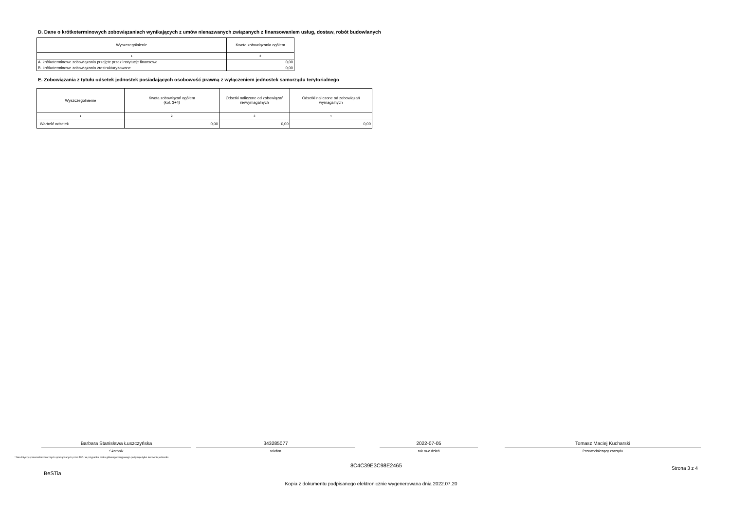D. Dane o krótkoterminowych zobowiązaniach wynikających z umów nienazwanych związanych z finansowaniem usług, dostaw, robót budowlanych
| Wyszczególnienie | Kwota zobowiązania ogółem |
| --- | --- |
| 1 | 2 |
| A. krótkoterminowe zobowiązania przejęte przez instytucje finansowe | 0,00 |
| B. krótkoterminowe zobowiązania zrestrukturyzowane | 0,00 |
E. Zobowiązania z tytułu odsetek jednostek posiadających osobowość prawną z wyłączeniem jednostek samorządu terytorialnego
| Wyszczególnienie | Kwota zobowiązań ogółem (kol. 3+4) | Odsetki naliczone od zobowiązań niewymagalnych | Odsetki naliczone od zobowiązań wymagalnych |
| --- | --- | --- | --- |
| 1 | 2 | 3 | 4 |
| Wartość odsetek | 0,00 | 0,00 | 0,00 |
Barbara Stanisława Łuszczyńska
Skarbnik
343285077
telefon
2022-07-05
rok m-c dzień
Tomasz Maciej Kucharski
Przewodniczący zarządu
* Nie dotyczy sprawozdań zbiorczych sporządzanych przez RIO. W przypadku braku głównego księgowego podpisuje tylko kierownik jednostki.
BeSTia
8C4C39E3C98E2465
Strona 3 z 4
Kopia z dokumentu podpisanego elektronicznie wygenerowana dnia 2022.07.20